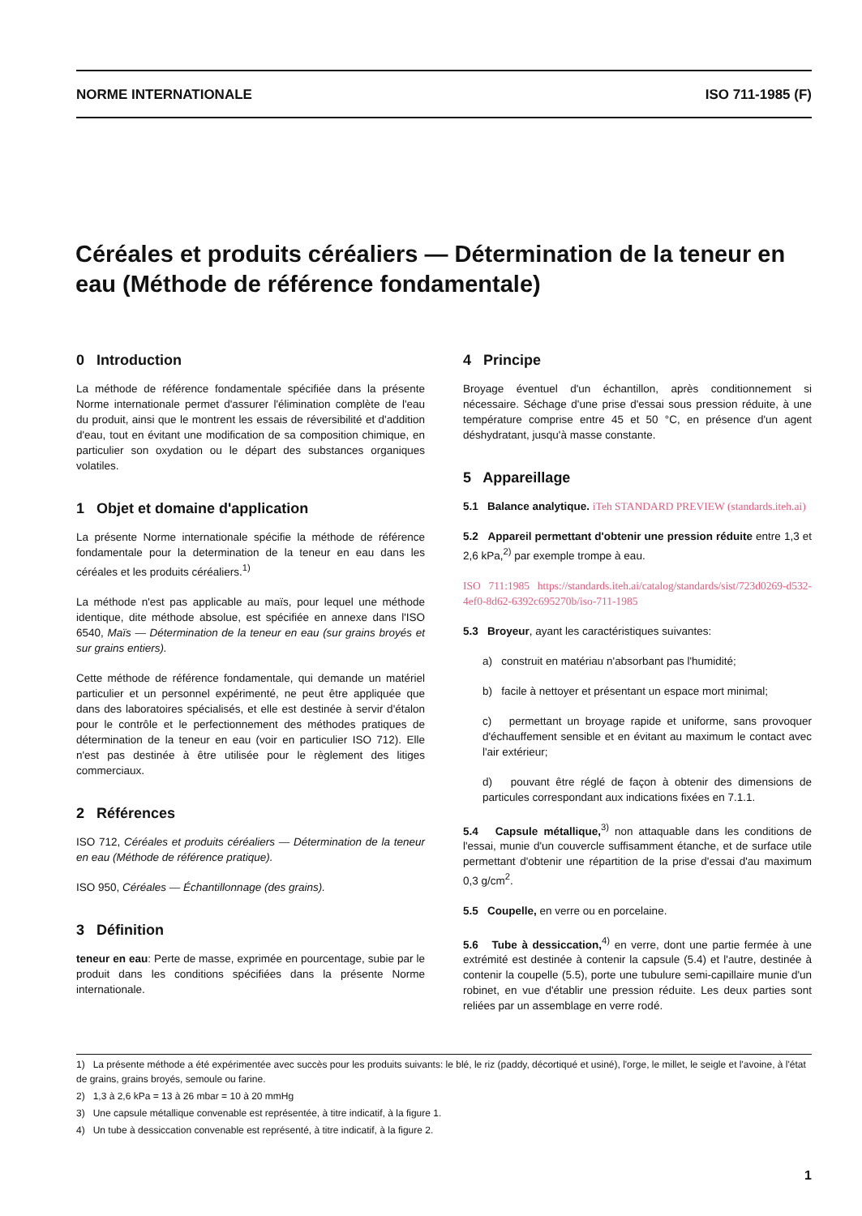NORME INTERNATIONALE ISO 711-1985 (F)
Céréales et produits céréaliers — Détermination de la teneur en eau (Méthode de référence fondamentale)
0 Introduction
La méthode de référence fondamentale spécifiée dans la présente Norme internationale permet d'assurer l'élimination complète de l'eau du produit, ainsi que le montrent les essais de réversibilité et d'addition d'eau, tout en évitant une modification de sa composition chimique, en particulier son oxydation ou le départ des substances organiques volatiles.
1 Objet et domaine d'application
La présente Norme internationale spécifie la méthode de référence fondamentale pour la determination de la teneur en eau dans les céréales et les produits céréaliers.<sup>1)</sup>
La méthode n'est pas applicable au maïs, pour lequel une méthode identique, dite méthode absolue, est spécifiée en annexe dans l'ISO 6540, Maïs — Détermination de la teneur en eau (sur grains broyés et sur grains entiers).
Cette méthode de référence fondamentale, qui demande un matériel particulier et un personnel expérimenté, ne peut être appliquée que dans des laboratoires spécialisés, et elle est destinée à servir d'étalon pour le contrôle et le perfectionnement des méthodes pratiques de détermination de la teneur en eau (voir en particulier ISO 712). Elle n'est pas destinée à être utilisée pour le règlement des litiges commerciaux.
2 Références
ISO 712, Céréales et produits céréaliers — Détermination de la teneur en eau (Méthode de référence pratique).
ISO 950, Céréales — Échantillonnage (des grains).
3 Définition
teneur en eau: Perte de masse, exprimée en pourcentage, subie par le produit dans les conditions spécifiées dans la présente Norme internationale.
4 Principe
Broyage éventuel d'un échantillon, après conditionnement si nécessaire. Séchage d'une prise d'essai sous pression réduite, à une température comprise entre 45 et 50 °C, en présence d'un agent déshydratant, jusqu'à masse constante.
5 Appareillage
5.1 Balance analytique. iTeh STANDARD PREVIEW (standards.iteh.ai)
5.2 Appareil permettant d'obtenir une pression réduite entre 1,3 et 2,6 kPa,<sup>2)</sup> par exemple trompe à eau.
ISO 711:1985 https://standards.iteh.ai/catalog/standards/sist/723d0269-d532-4ef0-8d62-6392c695270b/iso-711-1985
5.3 Broyeur, ayant les caractéristiques suivantes:
a) construit en matériau n'absorbant pas l'humidité;
b) facile à nettoyer et présentant un espace mort minimal;
c) permettant un broyage rapide et uniforme, sans provoquer d'échauffement sensible et en évitant au maximum le contact avec l'air extérieur;
d) pouvant être réglé de façon à obtenir des dimensions de particules correspondant aux indications fixées en 7.1.1.
5.4 Capsule métallique,<sup>3)</sup> non attaquable dans les conditions de l'essai, munie d'un couvercle suffisamment étanche, et de surface utile permettant d'obtenir une répartition de la prise d'essai d'au maximum 0,3 g/cm<sup>2</sup>.
5.5 Coupelle, en verre ou en porcelaine.
5.6 Tube à dessiccation,<sup>4)</sup> en verre, dont une partie fermée à une extrémité est destinée à contenir la capsule (5.4) et l'autre, destinée à contenir la coupelle (5.5), porte une tubulure semi-capillaire munie d'un robinet, en vue d'établir une pression réduite. Les deux parties sont reliées par un assemblage en verre rodé.
1) La présente méthode a été expérimentée avec succès pour les produits suivants: le blé, le riz (paddy, décortiqué et usiné), l'orge, le millet, le seigle et l'avoine, à l'état de grains, grains broyés, semoule ou farine.
2) 1,3 à 2,6 kPa = 13 à 26 mbar = 10 à 20 mmHg
3) Une capsule métallique convenable est représentée, à titre indicatif, à la figure 1.
4) Un tube à dessiccation convenable est représenté, à titre indicatif, à la figure 2.
1